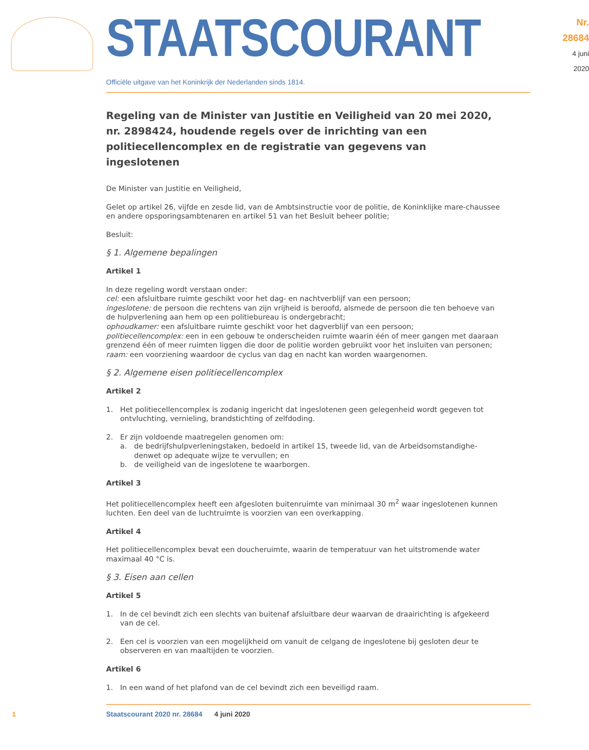STAATSCOURANT
Nr. 28684
4 juni
2020
Officiële uitgave van het Koninkrijk der Nederlanden sinds 1814.
Regeling van de Minister van Justitie en Veiligheid van 20 mei 2020, nr. 2898424, houdende regels over de inrichting van een politiecellencomplex en de registratie van gegevens van ingeslotenen
De Minister van Justitie en Veiligheid,
Gelet op artikel 26, vijfde en zesde lid, van de Ambtsinstructie voor de politie, de Koninklijke mare-chaussee en andere opsporingsambtenaren en artikel 51 van het Besluit beheer politie;
Besluit:
§ 1. Algemene bepalingen
Artikel 1
In deze regeling wordt verstaan onder:
cel: een afsluitbare ruimte geschikt voor het dag- en nachtverblijf van een persoon;
ingeslotene: de persoon die rechtens van zijn vrijheid is beroofd, alsmede de persoon die ten behoeve van de hulpverlening aan hem op een politiebureau is ondergebracht;
ophoudkamer: een afsluitbare ruimte geschikt voor het dagverblijf van een persoon;
politiecellencomplex: een in een gebouw te onderscheiden ruimte waarin één of meer gangen met daaraan grenzend één of meer ruimten liggen die door de politie worden gebruikt voor het insluiten van personen;
raam: een voorziening waardoor de cyclus van dag en nacht kan worden waargenomen.
§ 2. Algemene eisen politiecellencomplex
Artikel 2
1. Het politiecellencomplex is zodanig ingericht dat ingeslotenen geen gelegenheid wordt gegeven tot ontvluchting, vernieling, brandstichting of zelfdoding.
2. Er zijn voldoende maatregelen genomen om:
a. de bedrijfshulpverleningstaken, bedoeld in artikel 15, tweede lid, van de Arbeidsomstandighe-denwet op adequate wijze te vervullen; en
b. de veiligheid van de ingeslotene te waarborgen.
Artikel 3
Het politiecellencomplex heeft een afgesloten buitenruimte van minimaal 30 m<sup>2</sup> waar ingeslotenen kunnen luchten. Een deel van de luchtruimte is voorzien van een overkapping.
Artikel 4
Het politiecellencomplex bevat een doucheruimte, waarin de temperatuur van het uitstromende water maximaal 40 °C is.
§ 3. Eisen aan cellen
Artikel 5
1. In de cel bevindt zich een slechts van buitenaf afsluitbare deur waarvan de draairichting is afgekeerd van de cel.
2. Een cel is voorzien van een mogelijkheid om vanuit de celgang de ingeslotene bij gesloten deur te observeren en van maaltijden te voorzien.
Artikel 6
1. In een wand of het plafond van de cel bevindt zich een beveiligd raam.
1 Staatscourant 2020 nr. 28684 4 juni 2020